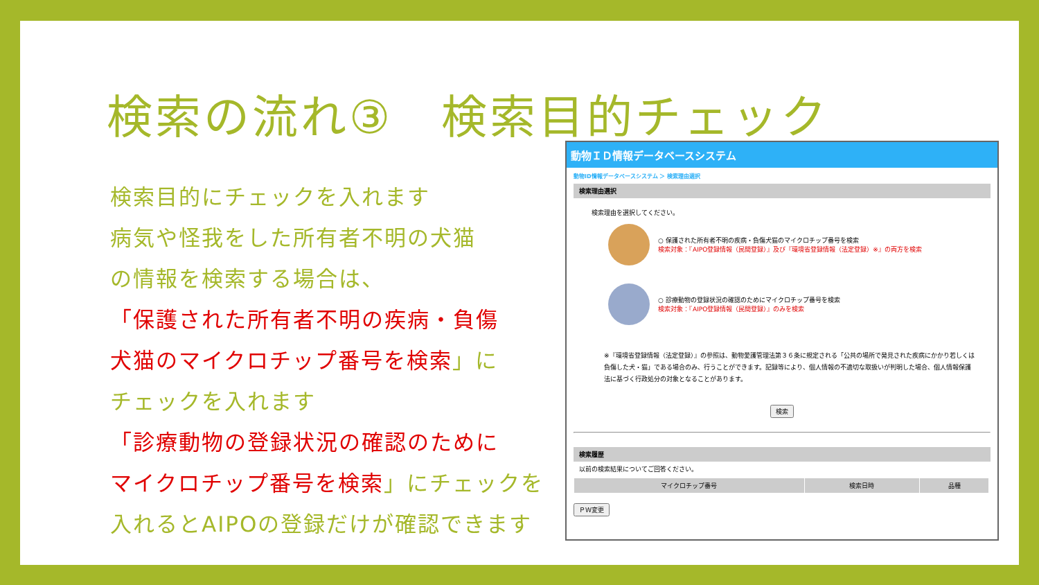検索の流れ③　検索目的チェック
検索目的にチェックを入れます
病気や怪我をした所有者不明の犬猫
の情報を検索する場合は、
「保護された所有者不明の疾病・負傷
犬猫のマイクロチップ番号を検索」に
チェックを入れます
「診療動物の登録状況の確認のために
マイクロチップ番号を検索」にチェックを
入れるとAIPOの登録だけが確認できます
動物ＩＤ情報データベースシステム
動物ID情報データベースシステム ＞ 検索理由選択
検索理由選択
検索理由を選択してください。
○ 保護された所有者不明の疾病・負傷犬猫のマイクロチップ番号を検索
検索対象：『AIPO登録情報（民間登録）』及び『環境省登録情報（法定登録）※』の両方を検索
○ 診療動物の登録状況の確認のためにマイクロチップ番号を検索
検索対象：『AIPO登録情報（民間登録）』のみを検索
※『環境省登録情報（法定登録）』の参照は、動物愛護管理法第３６条に規定される「公共の場所で発見された疾病にかかり若しくは負傷した犬・猫」である場合のみ、行うことができます。記録等により、個人情報の不適切な取扱いが判明した場合、個人情報保護法に基づく行政処分の対象となることがあります。
検索
検索履歴
以前の検索結果についてご回答ください。
| マイクロチップ番号 | 検索日時 | 品種 |
| --- | --- | --- |
ＰＷ変更